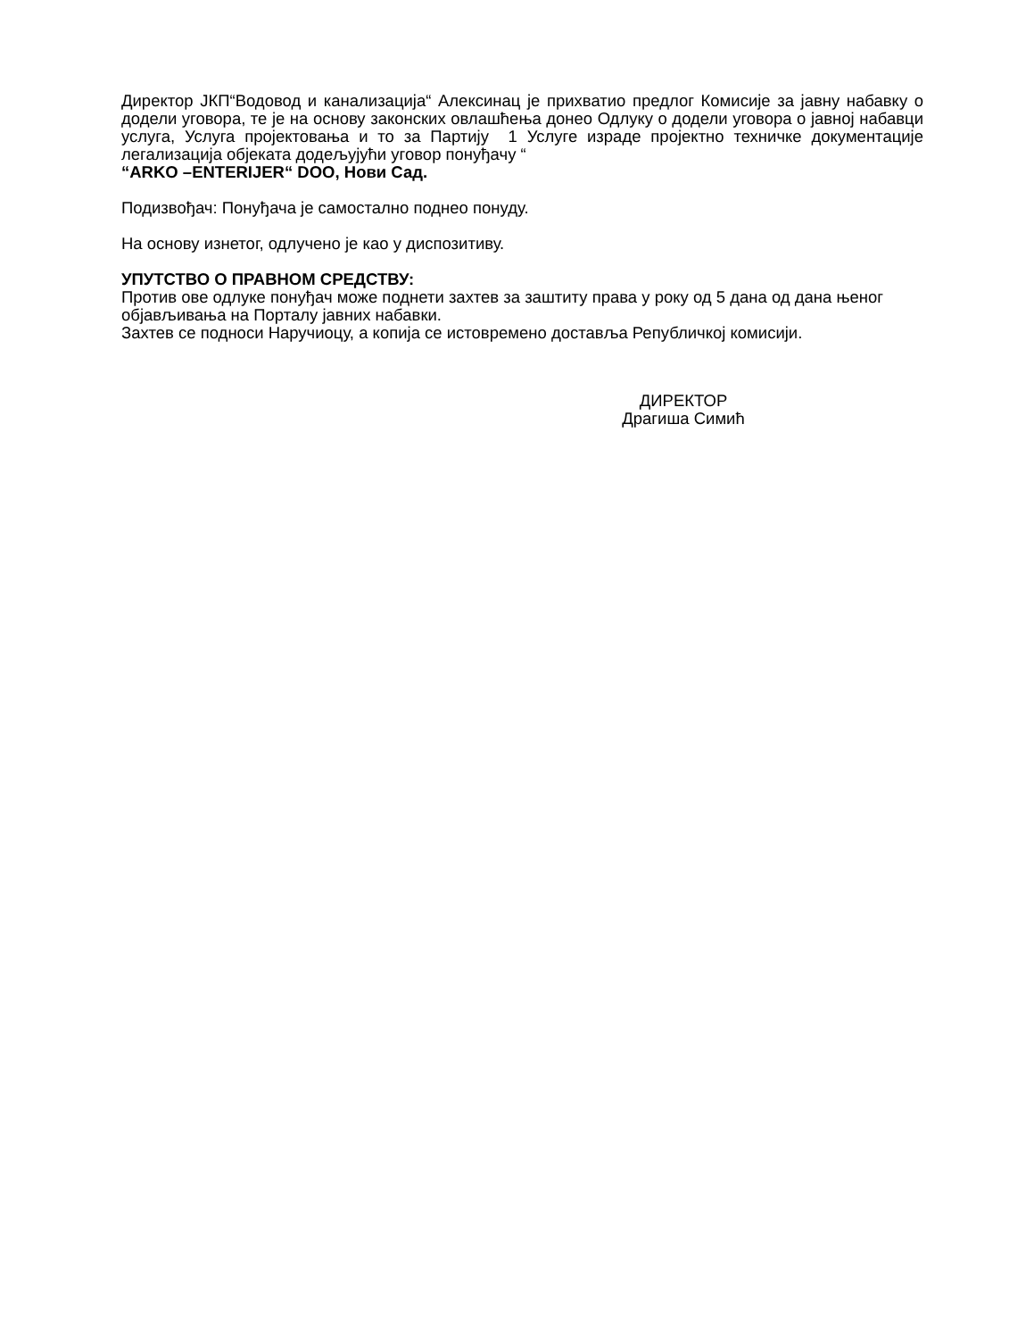Директор ЈКП“Водовод и канализација“ Алексинац је прихватио предлог Комисије за јавну набавку о додели уговора, те је на основу законских овлашћења донео Одлуку о додели уговора о јавној набавци услуга, Услуга пројектовања и то за Партију 1 Услуге израде пројектно техничке документације легализација објеката додељујући уговор понуђачу “
“ARKO –ENTERIJER“ DOO, Нови Сад.
Подизвођач: Понуђача је самостално поднео понуду.
На основу изнетог, одлучено је као у диспозитиву.
УПУТСТВО О ПРАВНОМ СРЕДСТВУ:
Против ове одлуке понуђач може поднети захтев за заштиту права у року од 5 дана од дана њеног објављивања на Порталу јавних набавки.
Захтев се подноси Наручиоцу, а копија се истовремено доставља Републичкој комисији.
ДИРЕКТОР
Драгиша Симић